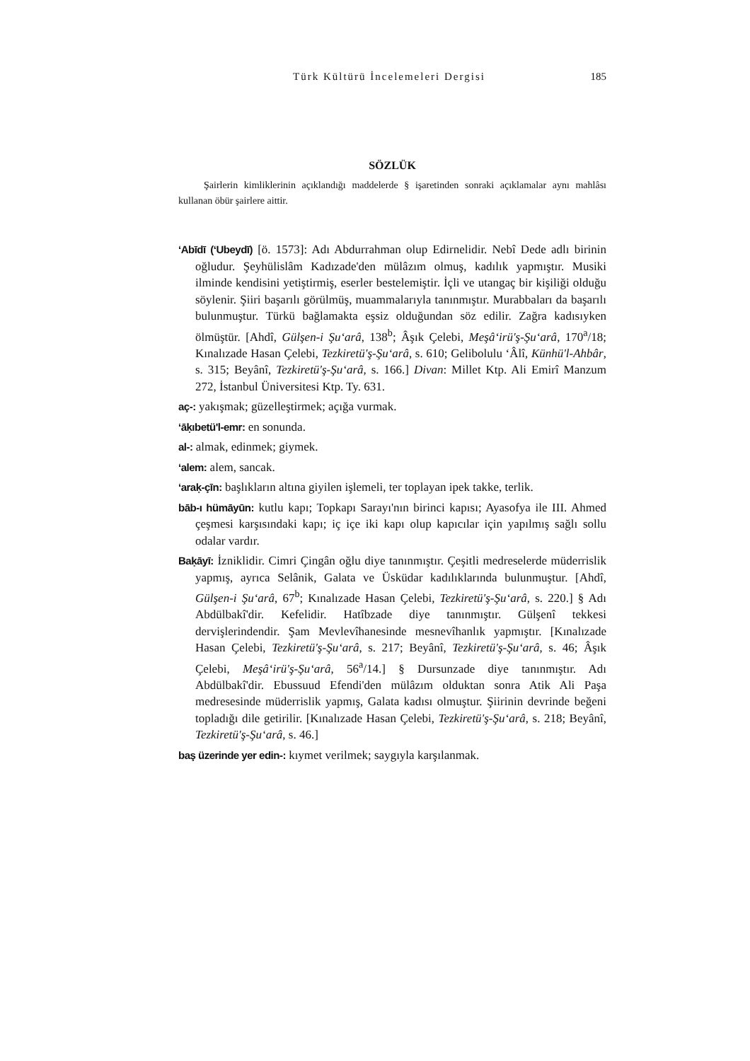Türk Kültürü İncelemeleri Dergisi 185
SÖZLÜK
Şairlerin kimliklerinin açıklandığı maddelerde § işaretinden sonraki açıklamalar aynı mahlâsı kullanan öbür şairlere aittir.
‘Abīdī (‘Ubeydī) [ö. 1573]: Adı Abdurrahman olup Edirnelidir. Nebî Dede adlı birinin oğludur. Şeyhülislâm Kadızade'den mülâzım olmuş, kadılık yapmıştır. Musiki ilminde kendisini yetiştirmiş, eserler bestelemiştir. İçli ve utangaç bir kişiliği olduğu söylenir. Şiiri başarılı görülmüş, muammalarıyla tanınmıştır. Murabbaları da başarılı bulunmuştur. Türkü bağlamakta eşsiz olduğundan söz edilir. Zağra kadısıyken ölmüştür. [Ahdî, Gülşen-i Şu‘arâ, 138<sup>b</sup>; Âşık Çelebi, Meşâ‘irü'ş-Şu‘arâ, 170<sup>a</sup>/18; Kınalızade Hasan Çelebi, Tezkiretü'ş-Şu‘arâ, s. 610; Gelibolulu ‘Âlî, Künhü'l-Ahbâr, s. 315; Beyânî, Tezkiretü'ş-Şu‘arâ, s. 166.] Divan: Millet Ktp. Ali Emirî Manzum 272, İstanbul Üniversitesi Ktp. Ty. 631.
aç-: yakışmak; güzelleştirmek; açığa vurmak.
‘āḳıbetü'l-emr: en sonunda.
al-: almak, edinmek; giymek.
‘alem: alem, sancak.
‘araḳ-çīn: başlıkların altına giyilen işlemeli, ter toplayan ipek takke, terlik.
bāb-ı hümāyūn: kutlu kapı; Topkapı Sarayı'nın birinci kapısı; Ayasofya ile III. Ahmed çeşmesi karşısındaki kapı; iç içe iki kapı olup kapıcılar için yapılmış sağlı sollu odalar vardır.
Baḳāyī: İzniklidir. Cimri Çingân oğlu diye tanınmıştır. Çeşitli medreselerde müderrislik yapmış, ayrıca Selânik, Galata ve Üsküdar kadılıklarında bulunmuştur. [Ahdî, Gülşen-i Şu‘arâ, 67<sup>b</sup>; Kınalızade Hasan Çelebi, Tezkiretü'ş-Şu‘arâ, s. 220.] § Adı Abdülbakî'dir. Kefelidir. Hatîbzade diye tanınmıştır. Gülşenî tekkesi dervişlerindendir. Şam Mevlevîhanesinde mesnevîhanlık yapmıştır. [Kınalızade Hasan Çelebi, Tezkiretü'ş-Şu‘arâ, s. 217; Beyânî, Tezkiretü'ş-Şu‘arâ, s. 46; Âşık Çelebi, Meşâ‘irü'ş-Şu‘arâ, 56<sup>a</sup>/14.] § Dursunzade diye tanınmıştır. Adı Abdülbakî'dir. Ebussuud Efendi'den mülâzım olduktan sonra Atik Ali Paşa medresesinde müderrislik yapmış, Galata kadısı olmuştur. Şiirinin devrinde beğeni topladığı dile getirilir. [Kınalızade Hasan Çelebi, Tezkiretü'ş-Şu‘arâ, s. 218; Beyânî, Tezkiretü'ş-Şu‘arâ, s. 46.]
baş üzerinde yer edin-: kıymet verilmek; saygıyla karşılanmak.